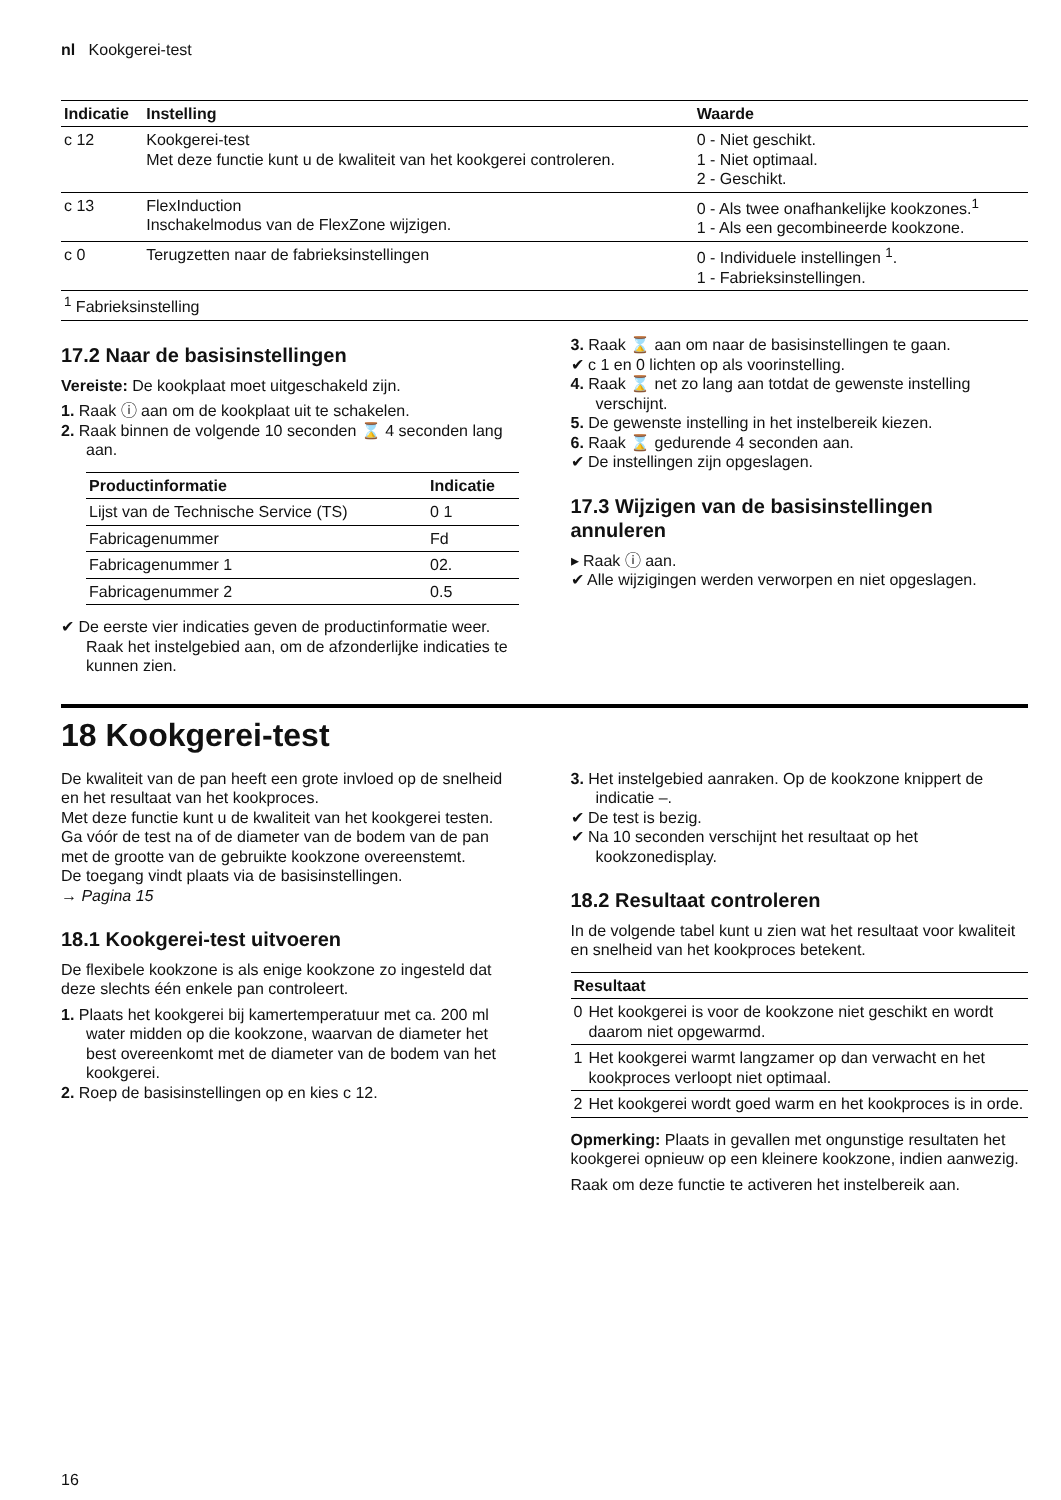nl Kookgerei-test
| Indicatie | Instelling | Waarde |
| --- | --- | --- |
| c 12 | Kookgerei-test Met deze functie kunt u de kwaliteit van het kookgerei controleren. | 0 - Niet geschikt. 1 - Niet optimaal. 2 - Geschikt. |
| c 13 | FlexInduction Inschakelmodus van de FlexZone wijzigen. | 0 - Als twee onafhankelijke kookzones.<sup>1</sup> 1 - Als een gecombineerde kookzone. |
| c 0 | Terugzetten naar de fabrieksinstellingen | 0 - Individuele instellingen <sup>1</sup>. 1 - Fabrieksinstellingen. |
| <sup>1</sup> Fabrieksinstelling | | |
17.2 Naar de basisinstellingen
Vereiste: De kookplaat moet uitgeschakeld zijn.
1. Raak ⓘ aan om de kookplaat uit te schakelen.
2. Raak binnen de volgende 10 seconden ⌛ 4 seconden lang aan.
| Productinformatie | Indicatie |
| --- | --- |
| Lijst van de Technische Service (TS) | 0 1 |
| Fabricagenummer | Fd |
| Fabricagenummer 1 | 02. |
| Fabricagenummer 2 | 0.5 |
✔ De eerste vier indicaties geven de productinformatie weer. Raak het instelgebied aan, om de afzonderlijke indicaties te kunnen zien.
3. Raak ⌛ aan om naar de basisinstellingen te gaan.
✔ c 1 en 0 lichten op als voorinstelling.
4. Raak ⌛ net zo lang aan totdat de gewenste instelling verschijnt.
5. De gewenste instelling in het instelbereik kiezen.
6. Raak ⌛ gedurende 4 seconden aan.
✔ De instellingen zijn opgeslagen.
17.3 Wijzigen van de basisinstellingen annuleren
▸ Raak ⓘ aan.
✔ Alle wijzigingen werden verworpen en niet opgeslagen.
18 Kookgerei-test
De kwaliteit van de pan heeft een grote invloed op de snelheid en het resultaat van het kookproces.
Met deze functie kunt u de kwaliteit van het kookgerei testen.
Ga vóór de test na of de diameter van de bodem van de pan met de grootte van de gebruikte kookzone overeenstemt.
De toegang vindt plaats via de basisinstellingen.
→ Pagina 15
18.1 Kookgerei-test uitvoeren
De flexibele kookzone is als enige kookzone zo ingesteld dat deze slechts één enkele pan controleert.
1. Plaats het kookgerei bij kamertemperatuur met ca. 200 ml water midden op die kookzone, waarvan de diameter het best overeenkomt met de diameter van de bodem van het kookgerei.
2. Roep de basisinstellingen op en kies c 12.
3. Het instelgebied aanraken. Op de kookzone knippert de indicatie –.
✔ De test is bezig.
✔ Na 10 seconden verschijnt het resultaat op het kookzonedisplay.
18.2 Resultaat controleren
In de volgende tabel kunt u zien wat het resultaat voor kwaliteit en snelheid van het kookproces betekent.
| Resultaat | |
| --- | --- |
| 0 | Het kookgerei is voor de kookzone niet geschikt en wordt daarom niet opgewarmd. |
| 1 | Het kookgerei warmt langzamer op dan verwacht en het kookproces verloopt niet optimaal. |
| 2 | Het kookgerei wordt goed warm en het kookproces is in orde. |
Opmerking: Plaats in gevallen met ongunstige resultaten het kookgerei opnieuw op een kleinere kookzone, indien aanwezig.
Raak om deze functie te activeren het instelbereik aan.
16